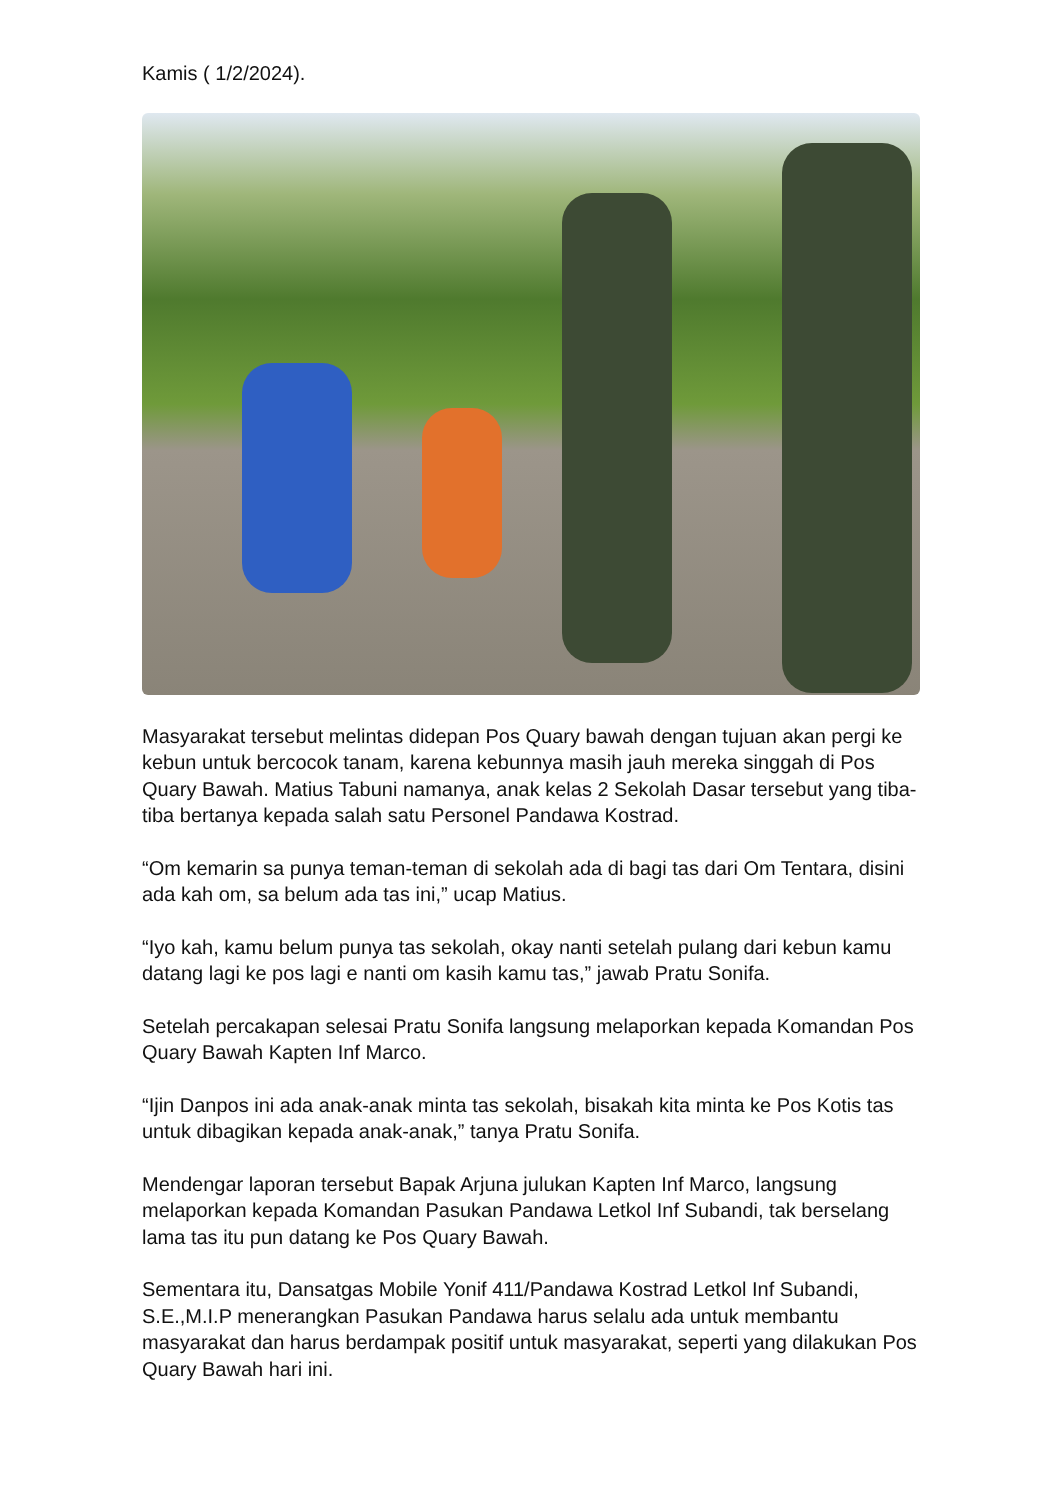Kamis ( 1/2/2024).
Masyarakat tersebut melintas didepan Pos Quary bawah dengan tujuan akan pergi ke kebun untuk bercocok tanam, karena kebunnya masih jauh mereka singgah di Pos Quary Bawah. Matius Tabuni namanya, anak kelas 2 Sekolah Dasar tersebut yang tiba-tiba bertanya kepada salah satu Personel Pandawa Kostrad.
“Om kemarin sa punya teman-teman di sekolah ada di bagi tas dari Om Tentara, disini ada kah om, sa belum ada tas ini,” ucap Matius.
“Iyo kah, kamu belum punya tas sekolah, okay nanti setelah pulang dari kebun kamu datang lagi ke pos lagi e nanti om kasih kamu tas,” jawab Pratu Sonifa.
Setelah percakapan selesai Pratu Sonifa langsung melaporkan kepada Komandan Pos Quary Bawah Kapten Inf Marco.
“Ijin Danpos ini ada anak-anak minta tas sekolah, bisakah kita minta ke Pos Kotis tas untuk dibagikan kepada anak-anak,” tanya Pratu Sonifa.
Mendengar laporan tersebut Bapak Arjuna julukan Kapten Inf Marco, langsung melaporkan kepada Komandan Pasukan Pandawa Letkol Inf Subandi, tak berselang lama tas itu pun datang ke Pos Quary Bawah.
Sementara itu, Dansatgas Mobile Yonif 411/Pandawa Kostrad Letkol Inf Subandi, S.E.,M.I.P menerangkan Pasukan Pandawa harus selalu ada untuk membantu masyarakat dan harus berdampak positif untuk masyarakat, seperti yang dilakukan Pos Quary Bawah hari ini.